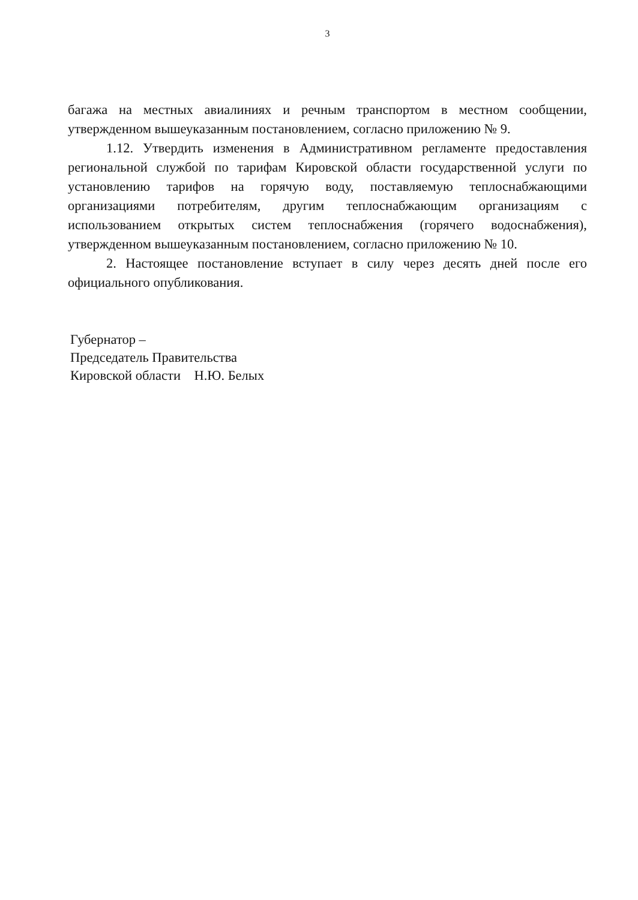3
багажа на местных авиалиниях и речным транспортом в местном сообщении, утвержденном вышеуказанным постановлением, согласно приложению № 9.
1.12. Утвердить изменения в Административном регламенте предоставления региональной службой по тарифам Кировской области государственной услуги по установлению тарифов на горячую воду, поставляемую теплоснабжающими организациями потребителям, другим теплоснабжающим организациям с использованием открытых систем теплоснабжения (горячего водоснабжения), утвержденном вышеуказанным постановлением, согласно приложению № 10.
2. Настоящее постановление вступает в силу через десять дней после его официального опубликования.
Губернатор –
Председатель Правительства
Кировской области Н.Ю. Белых